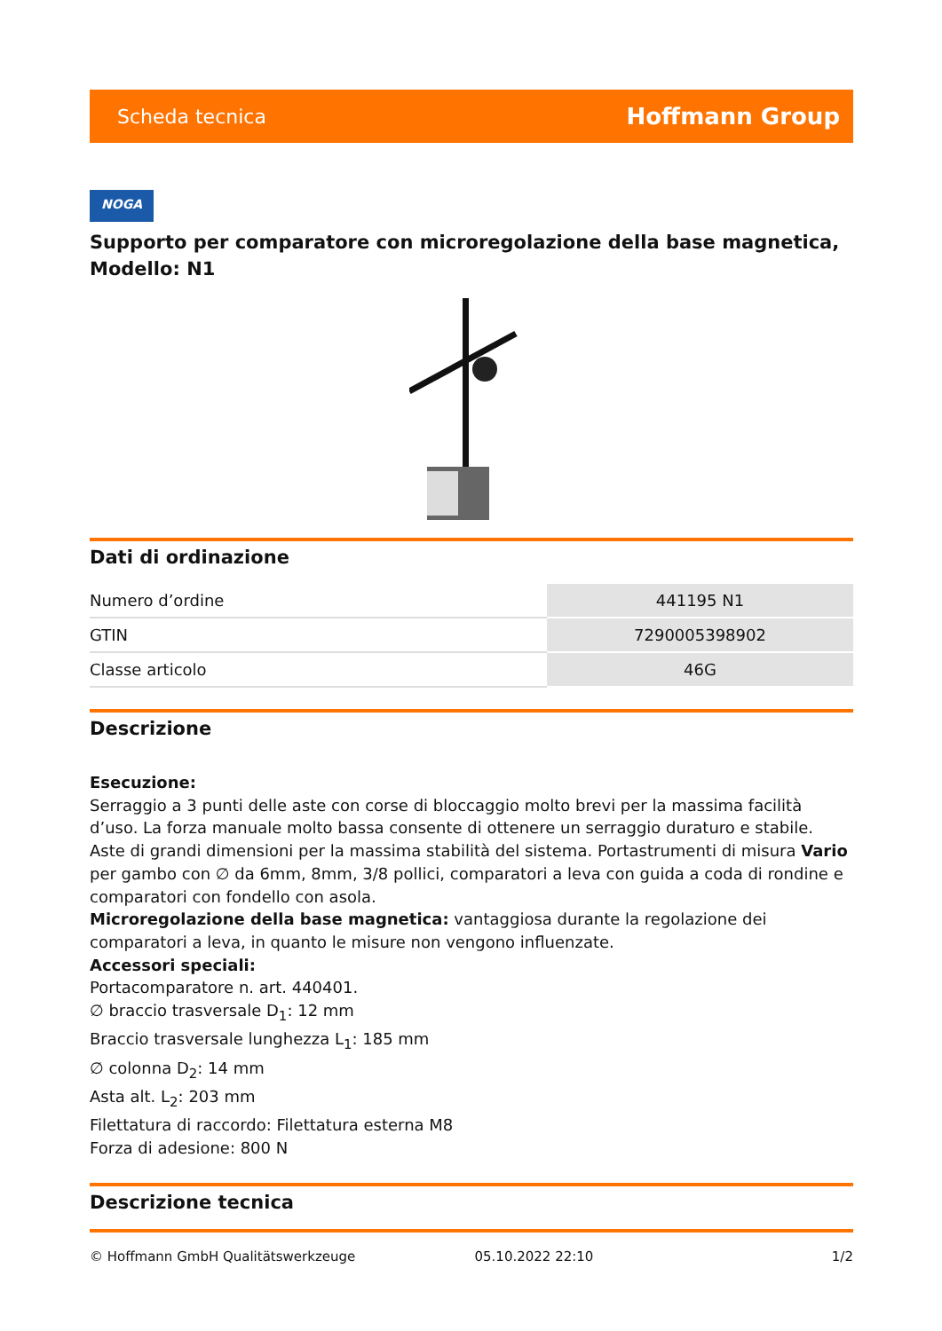Scheda tecnica Hoffmann Group
NOGA
Supporto per comparatore con microregolazione della base magnetica, Modello: N1
Dati di ordinazione
| Numero d’ordine | 441195 N1 |
| GTIN | 7290005398902 |
| Classe articolo | 46G |
Descrizione
Esecuzione:
Serraggio a 3 punti delle aste con corse di bloccaggio molto brevi per la massima facilità d’uso. La forza manuale molto bassa consente di ottenere un serraggio duraturo e stabile.
Aste di grandi dimensioni per la massima stabilità del sistema. Portastrumenti di misura Vario per gambo con ∅ da 6mm, 8mm, 3/8 pollici, comparatori a leva con guida a coda di rondine e comparatori con fondello con asola.
Microregolazione della base magnetica: vantaggiosa durante la regolazione dei comparatori a leva, in quanto le misure non vengono influenzate.
Accessori speciali:
Portacomparatore n. art. 440401.
∅ braccio trasversale D<sub>1</sub>: 12 mm
Braccio trasversale lunghezza L<sub>1</sub>: 185 mm
∅ colonna D<sub>2</sub>: 14 mm
Asta alt. L<sub>2</sub>: 203 mm
Filettatura di raccordo: Filettatura esterna M8
Forza di adesione: 800 N
Descrizione tecnica
© Hoffmann GmbH Qualitätswerkzeuge 05.10.2022 22:10 1/2